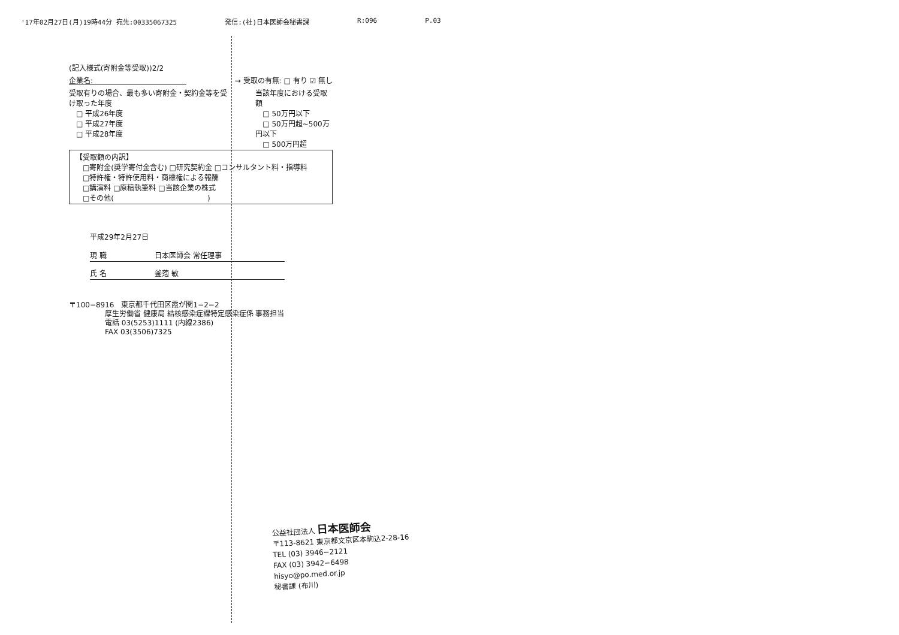'17年02月27日(月)19時44分 宛先:00335067325 発信:(社)日本医師会秘書課 R:096 P.03
(記入様式(寄附金等受取))2/2
企業名:　　　　　　　　　　　　　→ 受取の有無: □ 有り ☑ 無し
受取有りの場合、最も多い寄附金・契約金等を受け取った年度
　□ 平成26年度
　□ 平成27年度
　□ 平成28年度
当該年度における受取額
　□ 50万円以下
　□ 50万円超~500万円以下
　□ 500万円超
【受取額の内訳】
　□寄附金(奨学寄付金含む) □研究契約金 □コンサルタント料・指導料
　□特許権・特許使用料・商標権による報酬
　□講演料 □原稿執筆料 □当該企業の株式
　□その他(　　　　　　　　　　　　　)
平成29年2月27日
現 職 日本医師会 常任理事
氏 名 釜萢 敏
〒100−8916　東京都千代田区霞が関1−2−2
　　　　　厚生労働省 健康局 結核感染症課特定感染症係 事務担当
　　　　　電話 03(5253)1111 (内線2386)
　　　　　FAX 03(3506)7325
公益社団法人 日本医師会
〒113-8621 東京都文京区本駒込2-28-16
TEL (03) 3946−2121
FAX (03) 3942−6498
hisyo@po.med.or.jp
秘書課 (布川)